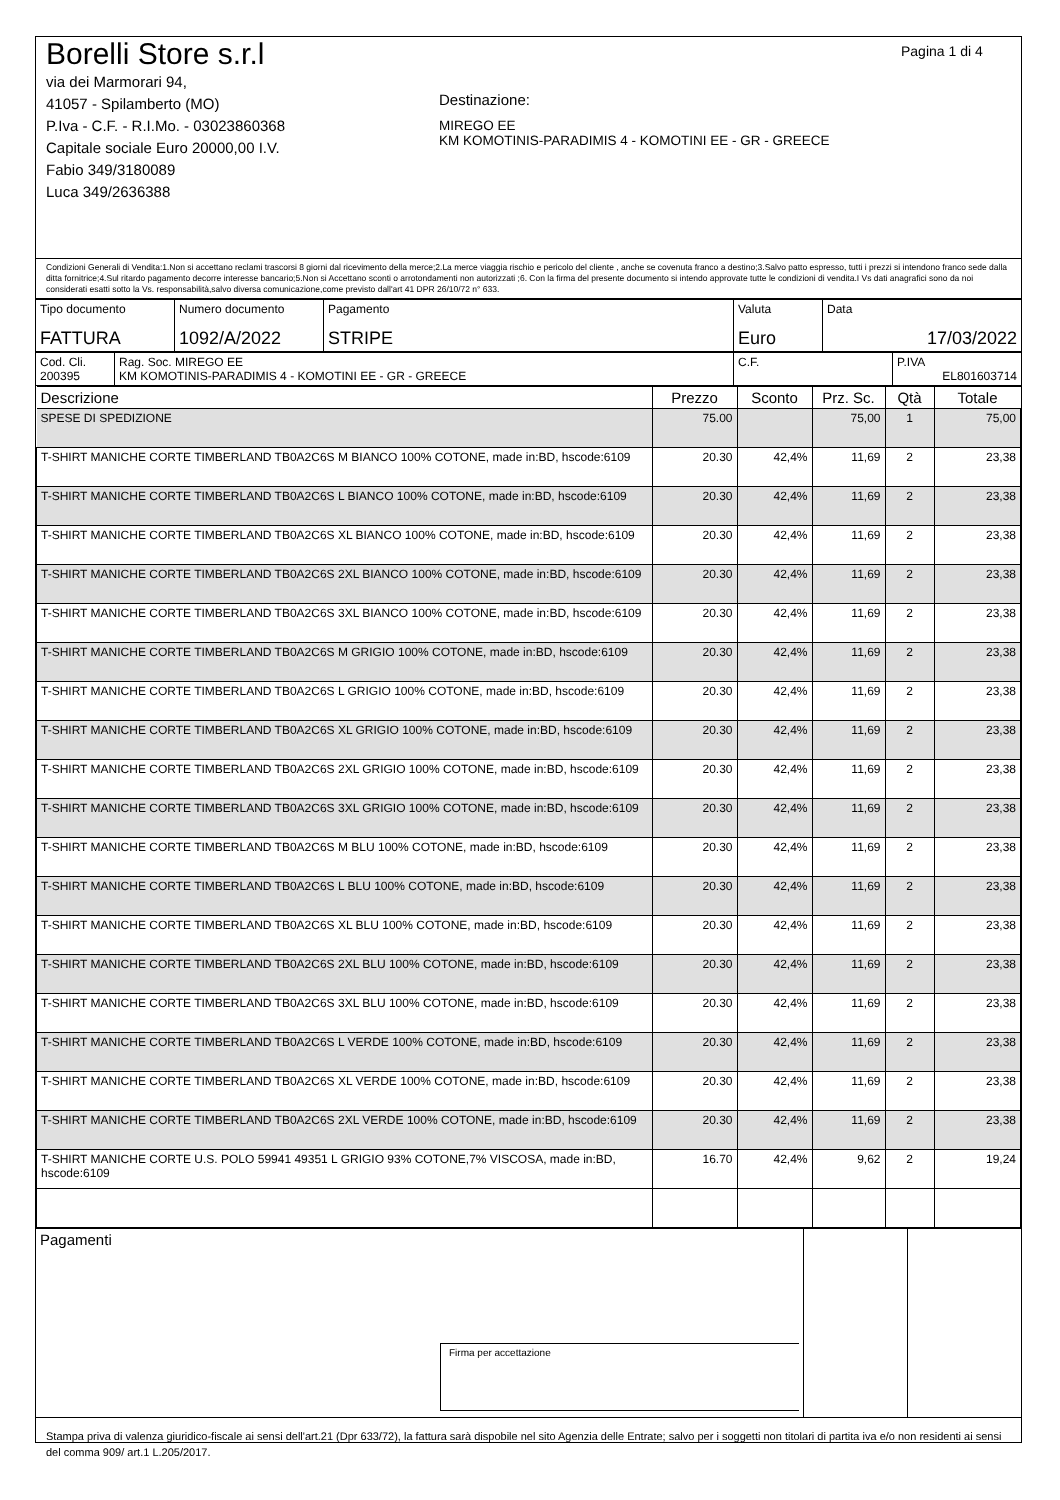Borelli Store s.r.l
via dei Marmorari 94,
41057 - Spilamberto (MO)
P.Iva - C.F. - R.I.Mo. - 03023860368
Capitale sociale Euro 20000,00 I.V.
Fabio 349/3180089
Luca 349/2636388
Destinazione:
MIREGO EE
KM KOMOTINIS-PARADIMIS 4 - KOMOTINI EE - GR - GREECE
Pagina 1 di 4
Condizioni Generali di Vendita:1.Non si accettano reclami trascorsi 8 giorni dal ricevimento della merce;2.La merce viaggia rischio e pericolo del cliente , anche se covenuta franco a destino;3.Salvo patto espresso, tutti i prezzi si intendono franco sede dalla ditta fornitrice;4.Sul ritardo pagamento decorre interesse bancario;5.Non si Accettano sconti o arrotondamenti non autorizzati ;6. Con la firma del presente documento si intendo approvate tutte le condizioni di vendita.I Vs dati anagrafici sono da noi considerati esatti sotto la Vs. responsabilità,salvo diversa comunicazione,come previsto dall'art 41 DPR 26/10/72 n° 633.
| Tipo documento FATTURA | Numero documento 1092/A/2022 | Pagamento STRIPE | Valuta Euro | Data 17/03/2022 |
| Cod. Cli. 200395 | Rag. Soc. MIREGO EE KM KOMOTINIS-PARADIMIS 4 - KOMOTINI EE - GR - GREECE | C.F. | P.IVA EL801603714 |
| Descrizione | Prezzo | Sconto | Prz. Sc. | Qtà | Totale |
| --- | --- | --- | --- | --- | --- |
| SPESE DI SPEDIZIONE | 75.00 | | 75,00 | 1 | 75,00 |
| T-SHIRT MANICHE CORTE TIMBERLAND TB0A2C6S M BIANCO 100% COTONE, made in:BD, hscode:6109 | 20.30 | 42,4% | 11,69 | 2 | 23,38 |
| T-SHIRT MANICHE CORTE TIMBERLAND TB0A2C6S L BIANCO 100% COTONE, made in:BD, hscode:6109 | 20.30 | 42,4% | 11,69 | 2 | 23,38 |
| T-SHIRT MANICHE CORTE TIMBERLAND TB0A2C6S XL BIANCO 100% COTONE, made in:BD, hscode:6109 | 20.30 | 42,4% | 11,69 | 2 | 23,38 |
| T-SHIRT MANICHE CORTE TIMBERLAND TB0A2C6S 2XL BIANCO 100% COTONE, made in:BD, hscode:6109 | 20.30 | 42,4% | 11,69 | 2 | 23,38 |
| T-SHIRT MANICHE CORTE TIMBERLAND TB0A2C6S 3XL BIANCO 100% COTONE, made in:BD, hscode:6109 | 20.30 | 42,4% | 11,69 | 2 | 23,38 |
| T-SHIRT MANICHE CORTE TIMBERLAND TB0A2C6S M GRIGIO 100% COTONE, made in:BD, hscode:6109 | 20.30 | 42,4% | 11,69 | 2 | 23,38 |
| T-SHIRT MANICHE CORTE TIMBERLAND TB0A2C6S L GRIGIO 100% COTONE, made in:BD, hscode:6109 | 20.30 | 42,4% | 11,69 | 2 | 23,38 |
| T-SHIRT MANICHE CORTE TIMBERLAND TB0A2C6S XL GRIGIO 100% COTONE, made in:BD, hscode:6109 | 20.30 | 42,4% | 11,69 | 2 | 23,38 |
| T-SHIRT MANICHE CORTE TIMBERLAND TB0A2C6S 2XL GRIGIO 100% COTONE, made in:BD, hscode:6109 | 20.30 | 42,4% | 11,69 | 2 | 23,38 |
| T-SHIRT MANICHE CORTE TIMBERLAND TB0A2C6S 3XL GRIGIO 100% COTONE, made in:BD, hscode:6109 | 20.30 | 42,4% | 11,69 | 2 | 23,38 |
| T-SHIRT MANICHE CORTE TIMBERLAND TB0A2C6S M BLU 100% COTONE, made in:BD, hscode:6109 | 20.30 | 42,4% | 11,69 | 2 | 23,38 |
| T-SHIRT MANICHE CORTE TIMBERLAND TB0A2C6S L BLU 100% COTONE, made in:BD, hscode:6109 | 20.30 | 42,4% | 11,69 | 2 | 23,38 |
| T-SHIRT MANICHE CORTE TIMBERLAND TB0A2C6S XL BLU 100% COTONE, made in:BD, hscode:6109 | 20.30 | 42,4% | 11,69 | 2 | 23,38 |
| T-SHIRT MANICHE CORTE TIMBERLAND TB0A2C6S 2XL BLU 100% COTONE, made in:BD, hscode:6109 | 20.30 | 42,4% | 11,69 | 2 | 23,38 |
| T-SHIRT MANICHE CORTE TIMBERLAND TB0A2C6S 3XL BLU 100% COTONE, made in:BD, hscode:6109 | 20.30 | 42,4% | 11,69 | 2 | 23,38 |
| T-SHIRT MANICHE CORTE TIMBERLAND TB0A2C6S L VERDE 100% COTONE, made in:BD, hscode:6109 | 20.30 | 42,4% | 11,69 | 2 | 23,38 |
| T-SHIRT MANICHE CORTE TIMBERLAND TB0A2C6S XL VERDE 100% COTONE, made in:BD, hscode:6109 | 20.30 | 42,4% | 11,69 | 2 | 23,38 |
| T-SHIRT MANICHE CORTE TIMBERLAND TB0A2C6S 2XL VERDE 100% COTONE, made in:BD, hscode:6109 | 20.30 | 42,4% | 11,69 | 2 | 23,38 |
| T-SHIRT MANICHE CORTE U.S. POLO 59941 49351 L GRIGIO 93% COTONE,7% VISCOSA, made in:BD, hscode:6109 | 16.70 | 42,4% | 9,62 | 2 | 19,24 |
| Pagamenti Firma per accettazione | | |
Stampa priva di valenza giuridico-fiscale ai sensi dell'art.21 (Dpr 633/72), la fattura sarà dispobile nel sito Agenzia delle Entrate; salvo per i soggetti non titolari di partita iva e/o non residenti ai sensi del comma 909/ art.1 L.205/2017.